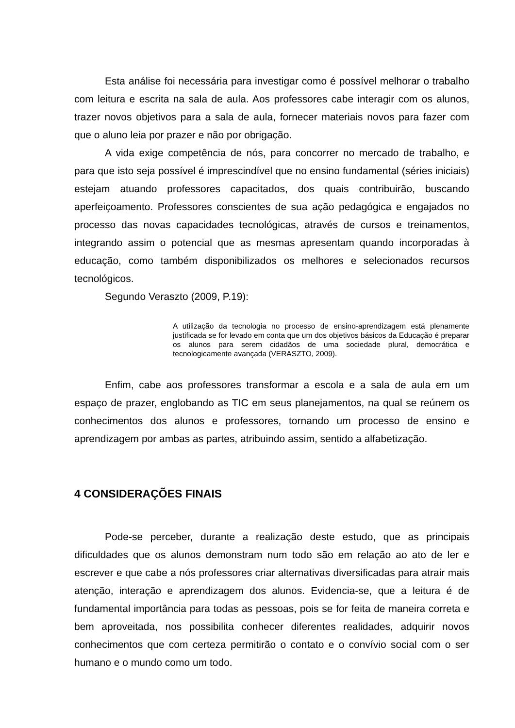Esta análise foi necessária para investigar como é possível melhorar o trabalho com leitura e escrita na sala de aula. Aos professores cabe interagir com os alunos, trazer novos objetivos para a sala de aula, fornecer materiais novos para fazer com que o aluno leia por prazer e não por obrigação.
A vida exige competência de nós, para concorrer no mercado de trabalho, e para que isto seja possível é imprescindível que no ensino fundamental (séries iniciais) estejam atuando professores capacitados, dos quais contribuirão, buscando aperfeiçoamento. Professores conscientes de sua ação pedagógica e engajados no processo das novas capacidades tecnológicas, através de cursos e treinamentos, integrando assim o potencial que as mesmas apresentam quando incorporadas à educação, como também disponibilizados os melhores e selecionados recursos tecnológicos.
Segundo Veraszto (2009, P.19):
A utilização da tecnologia no processo de ensino-aprendizagem está plenamente justificada se for levado em conta que um dos objetivos básicos da Educação é preparar os alunos para serem cidadãos de uma sociedade plural, democrática e tecnologicamente avançada (VERASZTO, 2009).
Enfim, cabe aos professores transformar a escola e a sala de aula em um espaço de prazer, englobando as TIC em seus planejamentos, na qual se reúnem os conhecimentos dos alunos e professores, tornando um processo de ensino e aprendizagem por ambas as partes, atribuindo assim, sentido a alfabetização.
4 CONSIDERAÇÕES FINAIS
Pode-se perceber, durante a realização deste estudo, que as principais dificuldades que os alunos demonstram num todo são em relação ao ato de ler e escrever e que cabe a nós professores criar alternativas diversificadas para atrair mais atenção, interação e aprendizagem dos alunos. Evidencia-se, que a leitura é de fundamental importância para todas as pessoas, pois se for feita de maneira correta e bem aproveitada, nos possibilita conhecer diferentes realidades, adquirir novos conhecimentos que com certeza permitirão o contato e o convívio social com o ser humano e o mundo como um todo.